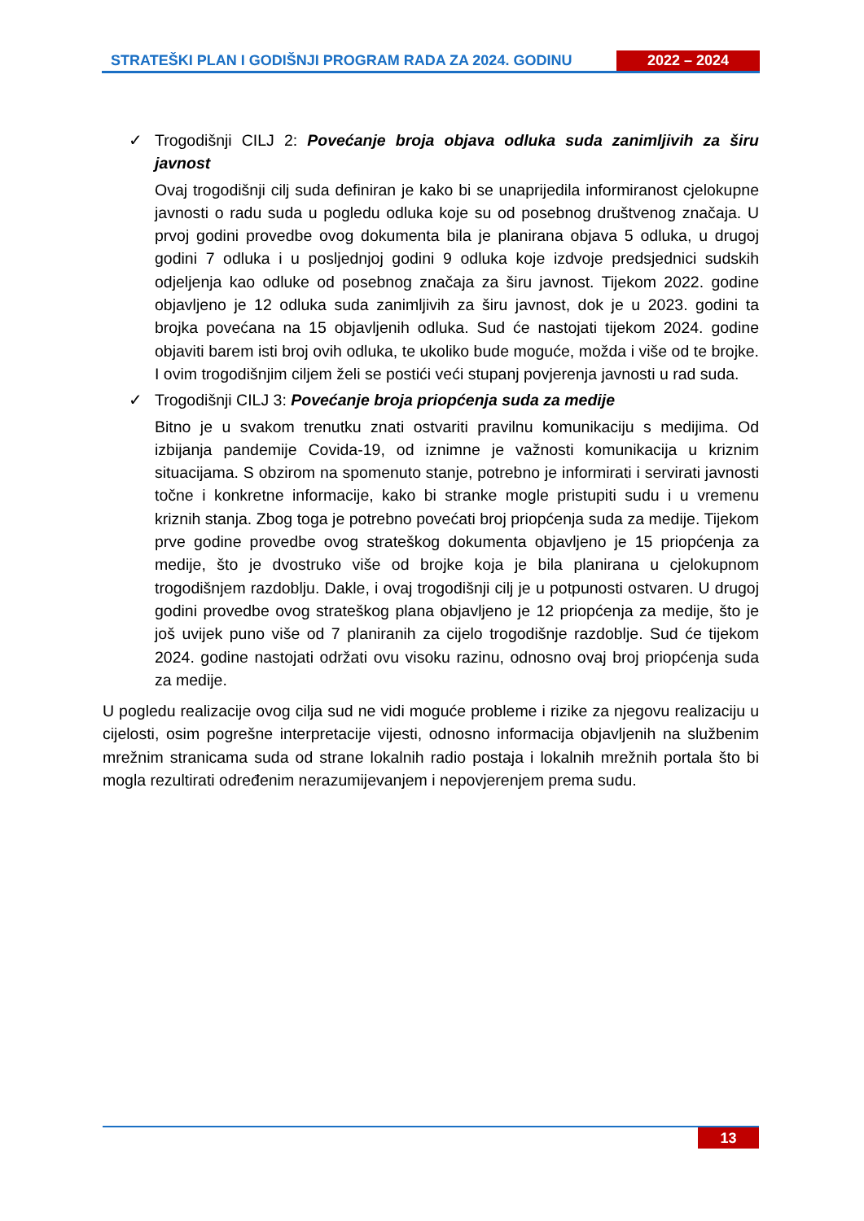STRATEŠKI PLAN I GODIŠNJI PROGRAM RADA ZA 2024. GODINU 2022 – 2024
✓ Trogodišnji CILJ 2: Povećanje broja objava odluka suda zanimljivih za širu javnost
Ovaj trogodišnji cilj suda definiran je kako bi se unaprijedila informiranost cjelokupne javnosti o radu suda u pogledu odluka koje su od posebnog društvenog značaja. U prvoj godini provedbe ovog dokumenta bila je planirana objava 5 odluka, u drugoj godini 7 odluka i u posljednjoj godini 9 odluka koje izdvoje predsjednici sudskih odjeljenja kao odluke od posebnog značaja za širu javnost. Tijekom 2022. godine objavljeno je 12 odluka suda zanimljivih za širu javnost, dok je u 2023. godini ta brojka povećana na 15 objavljenih odluka. Sud će nastojati tijekom 2024. godine objaviti barem isti broj ovih odluka, te ukoliko bude moguće, možda i više od te brojke. I ovim trogodišnjim ciljem želi se postići veći stupanj povjerenja javnosti u rad suda.
✓ Trogodišnji CILJ 3: Povećanje broja priopćenja suda za medije
Bitno je u svakom trenutku znati ostvariti pravilnu komunikaciju s medijima. Od izbijanja pandemije Covida-19, od iznimne je važnosti komunikacija u kriznim situacijama. S obzirom na spomenuto stanje, potrebno je informirati i servirati javnosti točne i konkretne informacije, kako bi stranke mogle pristupiti sudu i u vremenu kriznih stanja. Zbog toga je potrebno povećati broj priopćenja suda za medije. Tijekom prve godine provedbe ovog strateškog dokumenta objavljeno je 15 priopćenja za medije, što je dvostruko više od brojke koja je bila planirana u cjelokupnom trogodišnjem razdoblju. Dakle, i ovaj trogodišnji cilj je u potpunosti ostvaren. U drugoj godini provedbe ovog strateškog plana objavljeno je 12 priopćenja za medije, što je još uvijek puno više od 7 planiranih za cijelo trogodišnje razdoblje. Sud će tijekom 2024. godine nastojati održati ovu visoku razinu, odnosno ovaj broj priopćenja suda za medije.
U pogledu realizacije ovog cilja sud ne vidi moguće probleme i rizike za njegovu realizaciju u cijelosti, osim pogrešne interpretacije vijesti, odnosno informacija objavljenih na službenim mrežnim stranicama suda od strane lokalnih radio postaja i lokalnih mrežnih portala što bi mogla rezultirati određenim nerazumijevanjem i nepovjerenjem prema sudu.
13